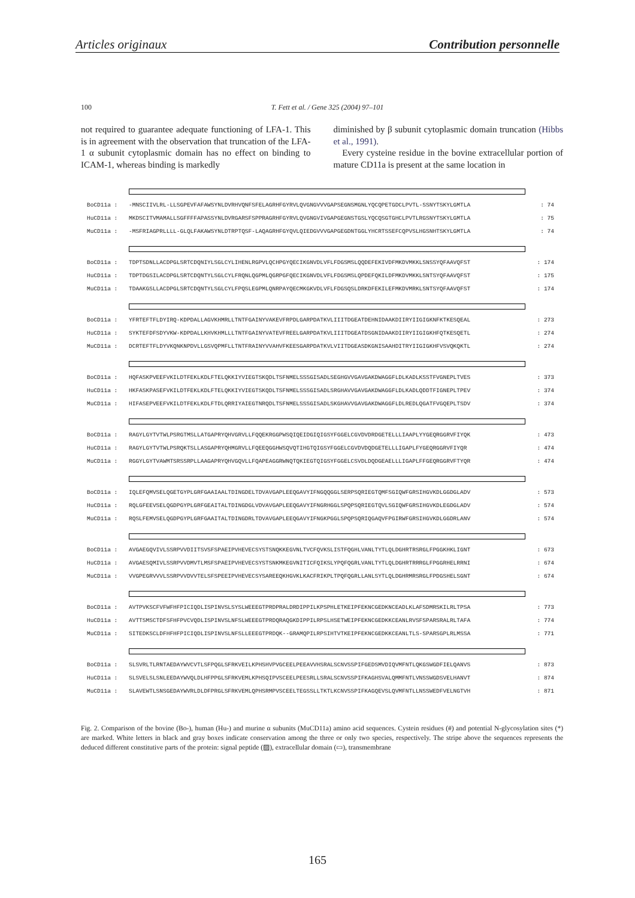Articles originaux Contribution personnelle
100 T. Fett et al. / Gene 325 (2004) 97–101
not required to guarantee adequate functioning of LFA-1. This is in agreement with the observation that truncation of the LFA-1 α subunit cytoplasmic domain has no effect on binding to ICAM-1, whereas binding is markedly
diminished by β subunit cytoplasmic domain truncation (Hibbs et al., 1991).
Every cysteine residue in the bovine extracellular portion of mature CD11a is present at the same location in
BoCD11a : -MNSCIIVLRL-LLSGPEVFAFAWSYNLDVRHVQNFSFELAGRHFGYRVLQVGNGVVVGAPSEGNSMGNLYQCQPETGDCLPVTL-SSNYTSKYLGMTLA: 74
HuCD11a : MKDSCITVMAMALLSGFFFFAPASSYNLDVRGARSFSPPRAGRHFGYRVLQVGNGVIVGAPGEGNSTGSLYQCQSGTGHCLPVTLRGSNYTSKYLGMTLA: 75
MuCD11a : -MSFRIAGPRLLLL-GLQLFAKAWSYNLDTRPTQSF-LAQAGRHFGYQVLQIEDGVVVGAPGEGDNTGGLYHCRTSSEFCQPVSLHGSNHTSKYLGMTLA: 74
BoCD11a : TDPTSDNLLACDPGLSRTCDQNIYLSGLCYLIHENLRGPVLQCHPGYQECIKGNVDLVFLFDGSMSLQQDEFEKIVDFMKDVMKKLSNSSYQFAAVQFST: 174
HuCD11a : TDPTDGSILACDPGLSRTCDQNTYLSGLCYLFRQNLQGPMLQGRPGFQECIKGNVDLVFLFDGSMSLQPDEFQKILDFMKDVMKKLSNTSYQFAAVQFST: 175
MuCD11a : TDAAKGSLLACDPGLSRTCDQNTYLSGLCYLFPQSLEGPMLQNRPAYQECMKGKVDLVFLFDGSQSLDRKDFEKILEFMKDVMRKLSNTSYQFAAVQFST: 174
BoCD11a : YFRTEFTFLDYIRQ-KDPDALLAGVKHMRLLTNTFGAINYVAKEVFRPDLGARPDATKVLIIITDGEATDEHNIDAAKDIIRYIIGIGKNFKTKESQEAL: 273
HuCD11a : SYKTEFDFSDYVKW-KDPDALLKHVKHMLLLTNTFGAINYVATEVFREELGARPDATKVLIIITDGEATDSGNIDAAKDIIRYIIGIGKHFQTKESQETL: 274
MuCD11a : DCRTEFTFLDYVKQNKNPDVLLGSVQPMFLLTNTFRAINYVVAHVFKEESGARPDATKVLVIITDGEASDKGNISAAHDITRYIIGIGKHFVSVQKQKTL: 274
BoCD11a : HQFASKPVEEFVKILDTFEKLKDLFTELQKKIYVIEGTSKQDLTSFNMELSSSGISADLSEGHGVVGAVGAKDWAGGFLDLKADLKSSTFVGNEPLTVES: 373
HuCD11a : HKFASKPASEFVKILDTFEKLKDLFTELQKKIYVIEGTSKQDLTSFNMELSSSGISADLSRGHAVVGAVGAKDWAGGFLDLKADLQDDTFIGNEPLTPEV: 374
MuCD11a : HIFASEPVEEFVKILDTFEKLKDLFTDLQRRIYAIEGTNRQDLTSFNMELSSSGISADLSKGHAVVGAVGAKDWAGGFLDLREDLQGATFVGQEPLTSDV: 374
BoCD11a : RAGYLGYTVTWLPSRGTMSLLATGAPRYQHVGRVLLFQQEKRGGPWSQIQEIDGIQIGSYFGGELCGVDVDRDGETELLLIAAPLYYGEQRGGRVFIYQK: 473
HuCD11a : RAGYLGYTVTWLPSRQKTSLLASGAPRYQHMGRVLLFQEEQGGHWSQVQTIHGTQIGSYFGGELCGVDVDQDGETELLLIGAPLFYGEQRGGRVFIYQR: 474
MuCD11a : RGGYLGYTVAWMTSRSSRPLLAAGAPRYQHVGQVLLFQAPEAGGRWNQTQKIEGTQIGSYFGGELCSVDLDQDGEAELLLIGAPLFFGEQRGGRVFTYQR: 474
BoCD11a : IQLEFQMVSELQGETGYPLGRFGAAIAALTDINGDELTDVAVGAPLEEQGAVYIFNGQQGGLSERPSQRIEGTQMFSGIQWFGRSIHGVKDLGGDGLADV: 573
HuCD11a : RQLGFEEVSELQGDPGYPLGRFGEAITALTDINGDGLVDVAVGAPLEEQGAVYIFNGRHGGLSPQPSQRIEGTQVLSGIQWFGRSIHGVKDLEGDGLADV: 574
MuCD11a : RQSLFEMVSELQGDPGYPLGRFGAAITALTDINGDRLTDVAVGAPLEEQGAVYIFNGKPGGLSPQPSQRIQGAQVFPGIRWFGRSIHGVKDLGGDRLANV: 574
BoCD11a : AVGAEGQVIVLSSRPVVDIITSVSFSPAEIPVHEVECSYSTSNQKKEGVNLTVCFQVKSLISTFQGHLVANLTYTLQLDGHRTRSRGLFPGGKHKLIGNT: 673
HuCD11a : AVGAESQMIVLSSRPVVDMVTLMSFSPAEIPVHEVECSYSTSNKMKEGVNITICFQIKSLYPQFQGRLVANLTYTLQLDGHRTRRRGLFPGGRHELRRNI: 674
MuCD11a : VVGPEGRVVVLSSRPVVDVVTELSFSPEEIPVHEVECSYSAREEQKHGVKLKACFRIKPLTPQFQGRLLANLSYTLQLDGHRMRSRGLFPDGSHELSGNT: 674
BoCD11a : AVTPVKSCFVFWFHFPICIQDLISPINVSLSYSLWEEEGTPRDPRALDRDIPPILKPSPHLETKEIPFEKNCGEDKNCEADLKLAFSDMRSKILRLTPSA: 773
HuCD11a : AVTTSMSCTDFSFHFPVCVQDLISPINVSLNFSLWEEEGTPRDQRAQGKDIPPILRPSLHSETWEIPFEKNCGEDKKCEANLRVSFSPARSRALRLTAFA: 774
MuCD11a : SITEDKSCLDFHFHFPICIQDLISPINVSLNFSLLEEEGTPRDQK--GRAMQPILRPSIHTVTKEIPFEKNCGEDKKCEANLTLS-SPARSGPLRLMSSA: 771
BoCD11a : SLSVRLTLRNTAEDAYWVCVTLSFPQGLSFRKVEILKPHSHVPVGCEELPEEAVVHSRALSCNVSSPIFGEDSMVDIQVMFNTLQKGSWGDFIELQANVS: 873
HuCD11a : SLSVELSLSNLEEDAYWVQLDLHFPPGLSFRKVEMLKPHSQIPVSCEELPEESRLLSRALSCNVSSPIFKAGHSVALQMMFNTLVNSSWGDSVELHANVT: 874
MuCD11a : SLAVEWTLSNSGEDAYWVRLDLDFPRGLSFRKVEMLQPHSRMPVSCEELTEGSSLLTKTLKCNVSSPIFKAGQEVSLQVMFNTLLNSSWEDFVELNGTVH: 871
Fig. 2. Comparison of the bovine (Bo-), human (Hu-) and murine α subunits (MuCD11a) amino acid sequences. Cystein residues (#) and potential N-glycosylation sites (*) are marked. White letters in black and gray boxes indicate conservation among the three or only two species, respectively. The stripe above the sequences represents the deduced different constitutive parts of the protein: signal peptide (▨), extracellular domain (▭), transmembrane
165